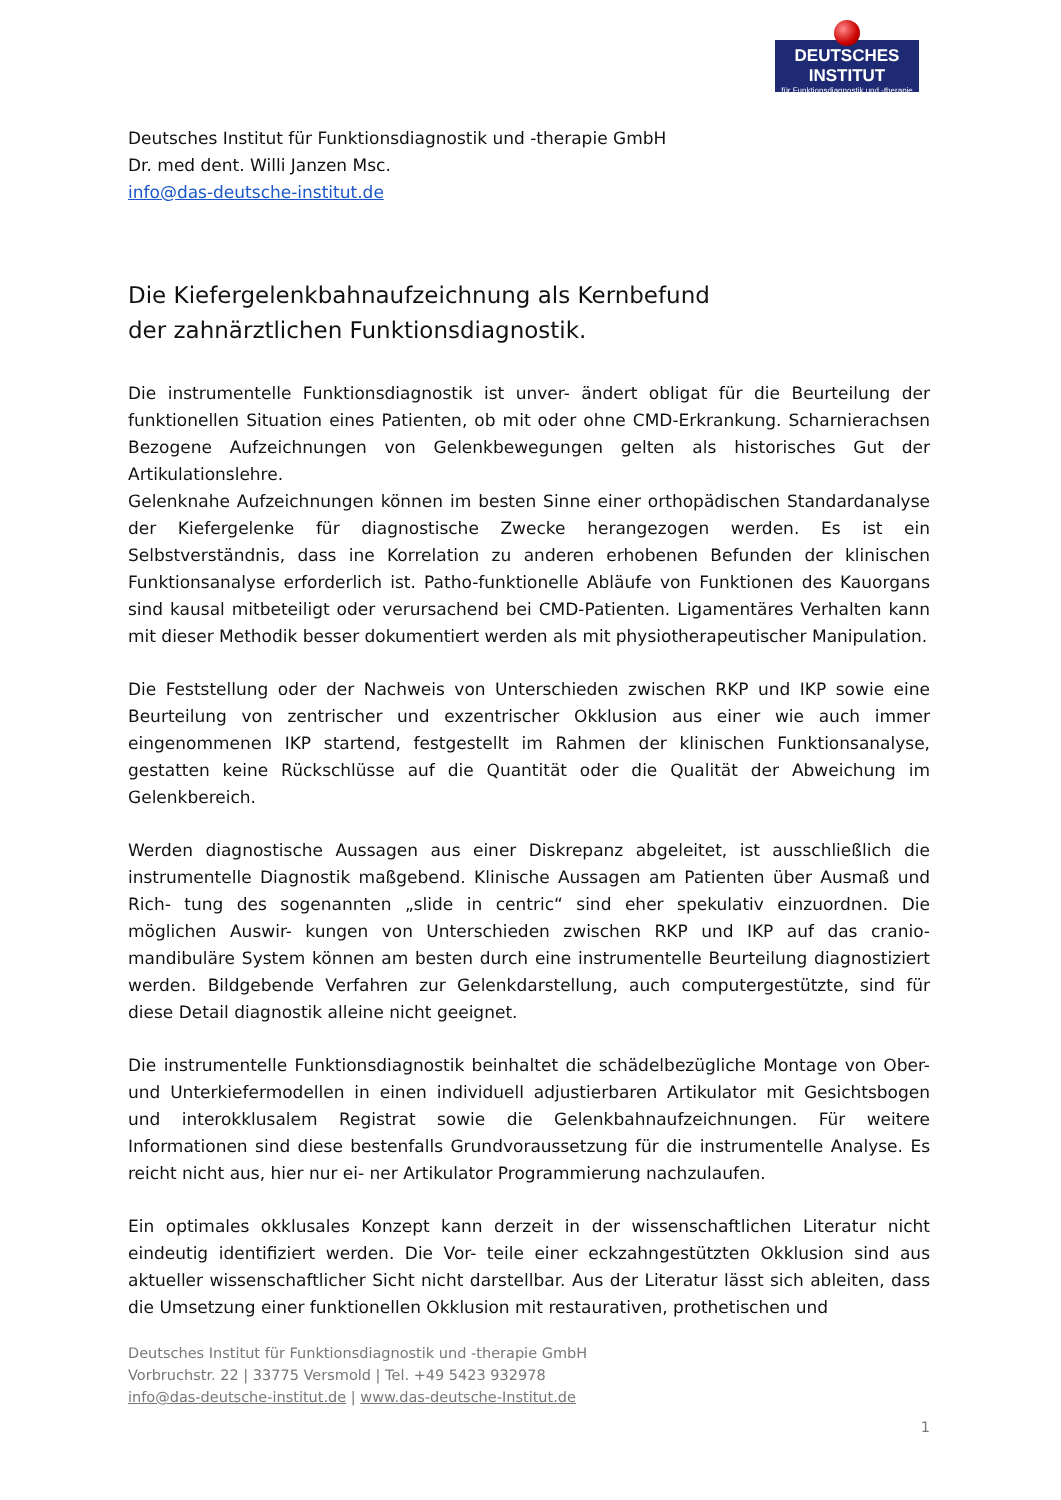DEUTSCHES INSTITUT
für Funktionsdiagnostik und -therapie
Deutsches Institut für Funktionsdiagnostik und -therapie GmbH
Dr. med dent. Willi Janzen Msc.
info@das-deutsche-institut.de
Die Kiefergelenkbahnaufzeichnung als Kernbefund
der zahnärztlichen Funktionsdiagnostik.
Die instrumentelle Funktionsdiagnostik ist unver- ändert obligat für die Beurteilung der funktionellen Situation eines Patienten, ob mit oder ohne CMD-Erkrankung. Scharnierachsen Bezogene Aufzeichnungen von Gelenkbewegungen gelten als historisches Gut der Artikulationslehre.
Gelenknahe Aufzeichnungen können im besten Sinne einer orthopädischen Standardanalyse der Kiefergelenke für diagnostische Zwecke herangezogen werden. Es ist ein Selbstverständnis, dass ine Korrelation zu anderen erhobenen Befunden der klinischen Funktionsanalyse erforderlich ist. Patho-funktionelle Abläufe von Funktionen des Kauorgans sind kausal mitbeteiligt oder verursachend bei CMD-Patienten. Ligamentäres Verhalten kann mit dieser Methodik besser dokumentiert werden als mit physiotherapeutischer Manipulation.
Die Feststellung oder der Nachweis von Unterschieden zwischen RKP und IKP sowie eine Beurteilung von zentrischer und exzentrischer Okklusion aus einer wie auch immer eingenommenen IKP startend, festgestellt im Rahmen der klinischen Funktionsanalyse, gestatten keine Rückschlüsse auf die Quantität oder die Qualität der Abweichung im Gelenkbereich.
Werden diagnostische Aussagen aus einer Diskrepanz abgeleitet, ist ausschließlich die instrumentelle Diagnostik maßgebend. Klinische Aussagen am Patienten über Ausmaß und Rich- tung des sogenannten „slide in centric“ sind eher spekulativ einzuordnen. Die möglichen Auswir- kungen von Unterschieden zwischen RKP und IKP auf das cranio-mandibuläre System können am besten durch eine instrumentelle Beurteilung diagnostiziert werden. Bildgebende Verfahren zur Gelenkdarstellung, auch computergestützte, sind für diese Detail diagnostik alleine nicht geeignet.
Die instrumentelle Funktionsdiagnostik beinhaltet die schädelbezügliche Montage von Ober- und Unterkiefermodellen in einen individuell adjustierbaren Artikulator mit Gesichtsbogen und interokklusalem Registrat sowie die Gelenkbahnaufzeichnungen. Für weitere Informationen sind diese bestenfalls Grundvoraussetzung für die instrumentelle Analyse. Es reicht nicht aus, hier nur ei- ner Artikulator Programmierung nachzulaufen.
Ein optimales okklusales Konzept kann derzeit in der wissenschaftlichen Literatur nicht eindeutig identifiziert werden. Die Vor- teile einer eckzahngestützten Okklusion sind aus aktueller wissenschaftlicher Sicht nicht darstellbar. Aus der Literatur lässt sich ableiten, dass die Umsetzung einer funktionellen Okklusion mit restaurativen, prothetischen und
Deutsches Institut für Funktionsdiagnostik und -therapie GmbH
Vorbruchstr. 22 | 33775 Versmold | Tel. +49 5423 932978
info@das-deutsche-institut.de | www.das-deutsche-Institut.de
1